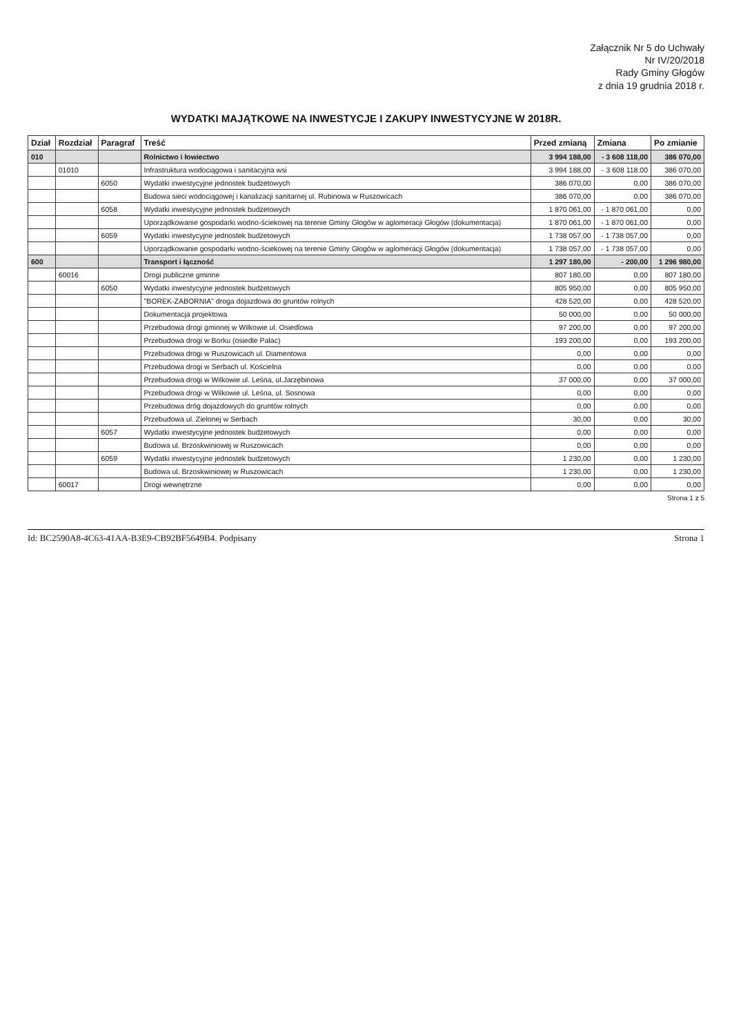Załącznik Nr 5 do Uchwały
Nr IV/20/2018
Rady Gminy Głogów
z dnia 19 grudnia 2018 r.
WYDATKI MAJĄTKOWE NA INWESTYCJE I ZAKUPY INWESTYCYJNE W 2018R.
| Dział | Rozdział | Paragraf | Treść | Przed zmianą | Zmiana | Po zmianie |
| --- | --- | --- | --- | --- | --- | --- |
| 010 | | | Rolnictwo i łowiectwo | 3 994 188,00 | - 3 608 118,00 | 386 070,00 |
| | 01010 | | Infrastruktura wodociągowa i sanitacyjna wsi | 3 994 188,00 | - 3 608 118,00 | 386 070,00 |
| | | 6050 | Wydatki inwestycyjne jednostek budżetowych | 386 070,00 | 0,00 | 386 070,00 |
| | | | Budowa sieci wodociągowej i kanalizacji sanitarnej ul. Rubinowa w Ruszowicach | 386 070,00 | 0,00 | 386 070,00 |
| | | 6058 | Wydatki inwestycyjne jednostek budżetowych | 1 870 061,00 | - 1 870 061,00 | 0,00 |
| | | | Uporządkowanie gospodarki wodno-ściekowej na terenie Gminy Głogów w aglomeracji Głogów (dokumentacja) | 1 870 061,00 | - 1 870 061,00 | 0,00 |
| | | 6059 | Wydatki inwestycyjne jednostek budżetowych | 1 738 057,00 | - 1 738 057,00 | 0,00 |
| | | | Uporządkowanie gospodarki wodno-ściekowej na terenie Gminy Głogów w aglomeracji Głogów (dokumentacja) | 1 738 057,00 | - 1 738 057,00 | 0,00 |
| 600 | | | Transport i łączność | 1 297 180,00 | - 200,00 | 1 296 980,00 |
| | 60016 | | Drogi publiczne gminne | 807 180,00 | 0,00 | 807 180,00 |
| | | 6050 | Wydatki inwestycyjne jednostek budżetowych | 805 950,00 | 0,00 | 805 950,00 |
| | | | "BOREK-ZABORNIA" droga dojazdowa do gruntów rolnych | 428 520,00 | 0,00 | 428 520,00 |
| | | | Dokumentacja projektowa | 50 000,00 | 0,00 | 50 000,00 |
| | | | Przebudowa drogi gminnej w Wilkowie ul. Osiedlowa | 97 200,00 | 0,00 | 97 200,00 |
| | | | Przebudowa drogi w Borku (osiedle Pałac) | 193 200,00 | 0,00 | 193 200,00 |
| | | | Przebudowa drogi w Ruszowicach ul. Diamentowa | 0,00 | 0,00 | 0,00 |
| | | | Przebudowa drogi w Serbach ul. Kościelna | 0,00 | 0,00 | 0,00 |
| | | | Przebudowa drogi w Wilkowie ul. Leśna, ul.Jarzębinowa | 37 000,00 | 0,00 | 37 000,00 |
| | | | Przebudowa drogi w Wilkowie ul. Leśna, ul. Sosnowa | 0,00 | 0,00 | 0,00 |
| | | | Przebudowa dróg dojazdowych do gruntów rolnych | 0,00 | 0,00 | 0,00 |
| | | | Przebudowa ul. Zielonej w Serbach | 30,00 | 0,00 | 30,00 |
| | | 6057 | Wydatki inwestycyjne jednostek budżetowych | 0,00 | 0,00 | 0,00 |
| | | | Budowa ul. Brzoskwiniowej w Ruszowicach | 0,00 | 0,00 | 0,00 |
| | | 6059 | Wydatki inwestycyjne jednostek budżetowych | 1 230,00 | 0,00 | 1 230,00 |
| | | | Budowa ul. Brzoskwiniowej w Ruszowicach | 1 230,00 | 0,00 | 1 230,00 |
| | 60017 | | Drogi wewnętrzne | 0,00 | 0,00 | 0,00 |
Strona 1 z 5
Id: BC2590A8-4C63-41AA-B3E9-CB92BF5649B4. Podpisany Strona 1